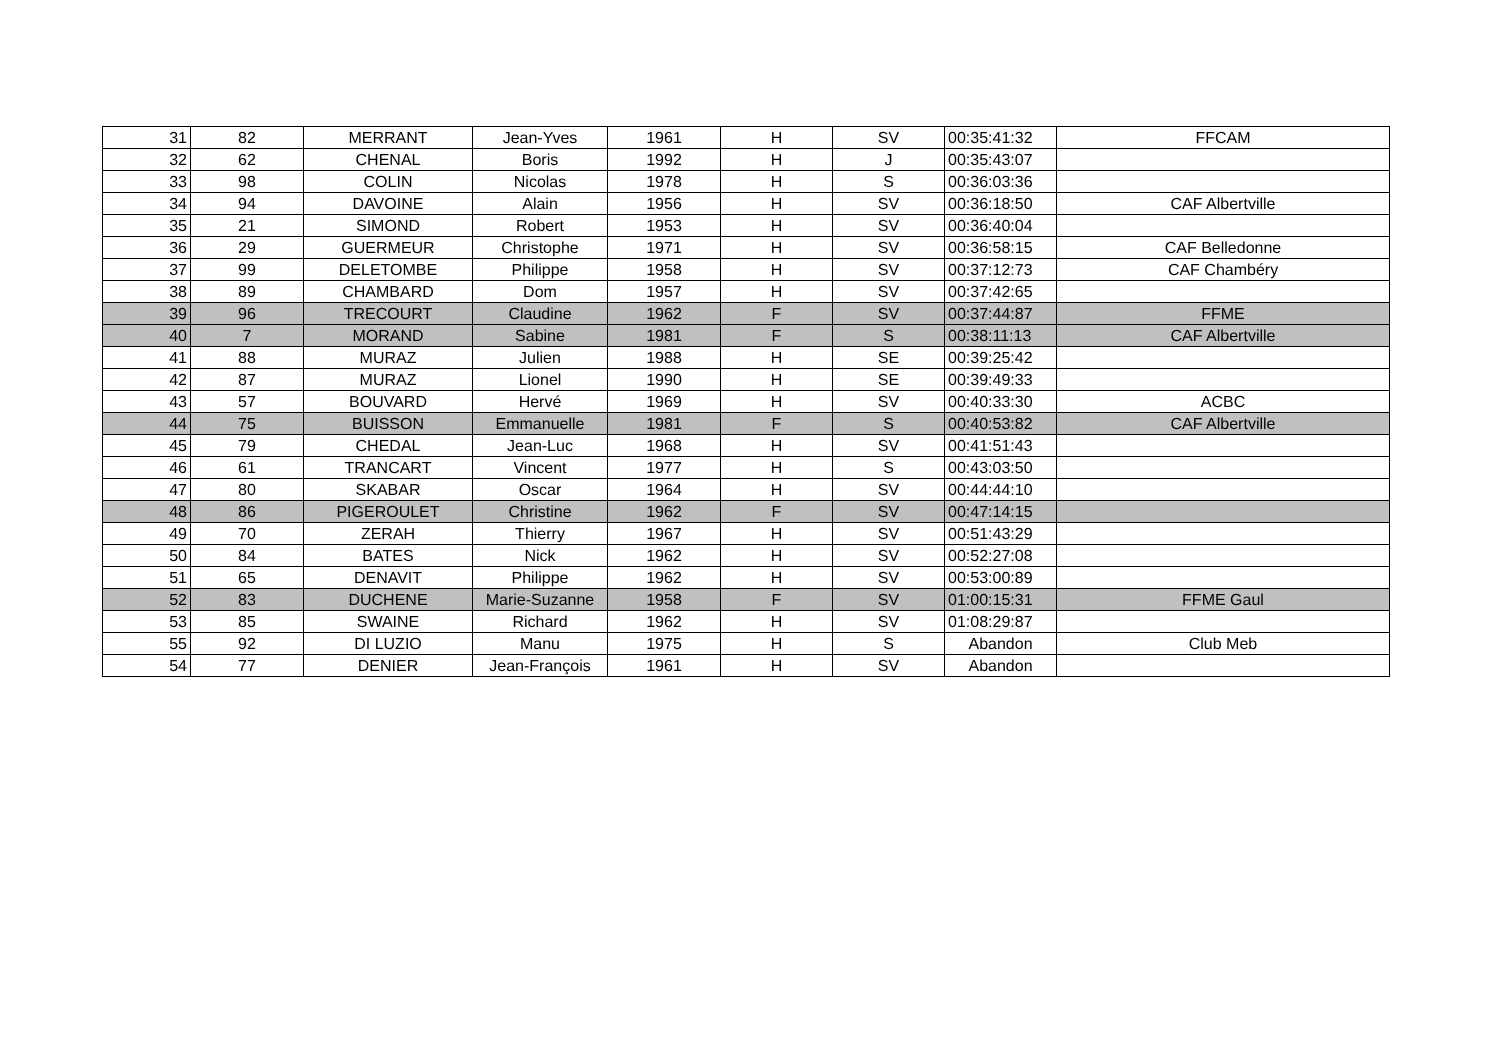| 31 | 82 | MERRANT | Jean-Yves | 1961 | H | SV | 00:35:41:32 | FFCAM |
| 32 | 62 | CHENAL | Boris | 1992 | H | J | 00:35:43:07 | |
| 33 | 98 | COLIN | Nicolas | 1978 | H | S | 00:36:03:36 | |
| 34 | 94 | DAVOINE | Alain | 1956 | H | SV | 00:36:18:50 | CAF Albertville |
| 35 | 21 | SIMOND | Robert | 1953 | H | SV | 00:36:40:04 | |
| 36 | 29 | GUERMEUR | Christophe | 1971 | H | SV | 00:36:58:15 | CAF Belledonne |
| 37 | 99 | DELETOMBE | Philippe | 1958 | H | SV | 00:37:12:73 | CAF Chambéry |
| 38 | 89 | CHAMBARD | Dom | 1957 | H | SV | 00:37:42:65 | |
| 39 | 96 | TRECOURT | Claudine | 1962 | F | SV | 00:37:44:87 | FFME |
| 40 | 7 | MORAND | Sabine | 1981 | F | S | 00:38:11:13 | CAF Albertville |
| 41 | 88 | MURAZ | Julien | 1988 | H | SE | 00:39:25:42 | |
| 42 | 87 | MURAZ | Lionel | 1990 | H | SE | 00:39:49:33 | |
| 43 | 57 | BOUVARD | Hervé | 1969 | H | SV | 00:40:33:30 | ACBC |
| 44 | 75 | BUISSON | Emmanuelle | 1981 | F | S | 00:40:53:82 | CAF Albertville |
| 45 | 79 | CHEDAL | Jean-Luc | 1968 | H | SV | 00:41:51:43 | |
| 46 | 61 | TRANCART | Vincent | 1977 | H | S | 00:43:03:50 | |
| 47 | 80 | SKABAR | Oscar | 1964 | H | SV | 00:44:44:10 | |
| 48 | 86 | PIGEROULET | Christine | 1962 | F | SV | 00:47:14:15 | |
| 49 | 70 | ZERAH | Thierry | 1967 | H | SV | 00:51:43:29 | |
| 50 | 84 | BATES | Nick | 1962 | H | SV | 00:52:27:08 | |
| 51 | 65 | DENAVIT | Philippe | 1962 | H | SV | 00:53:00:89 | |
| 52 | 83 | DUCHENE | Marie-Suzanne | 1958 | F | SV | 01:00:15:31 | FFME Gaul |
| 53 | 85 | SWAINE | Richard | 1962 | H | SV | 01:08:29:87 | |
| 55 | 92 | DI LUZIO | Manu | 1975 | H | S | Abandon | Club Meb |
| 54 | 77 | DENIER | Jean-François | 1961 | H | SV | Abandon | |